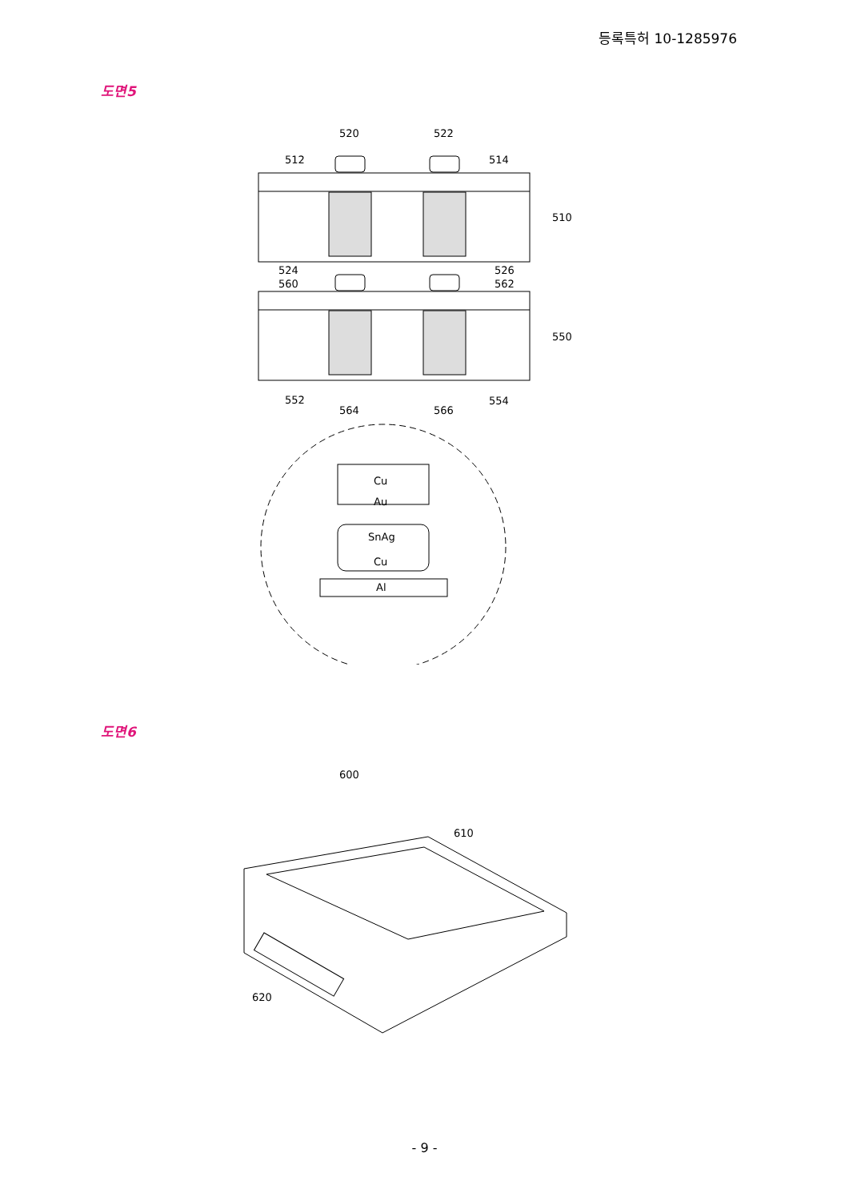등록특허 10-1285976
도면5
520
522
512
514
510
550
524
526
560
562
552
554
564
566
Cu
Au
SnAg
Cu
Al
도면6
600
610
620
- 9 -